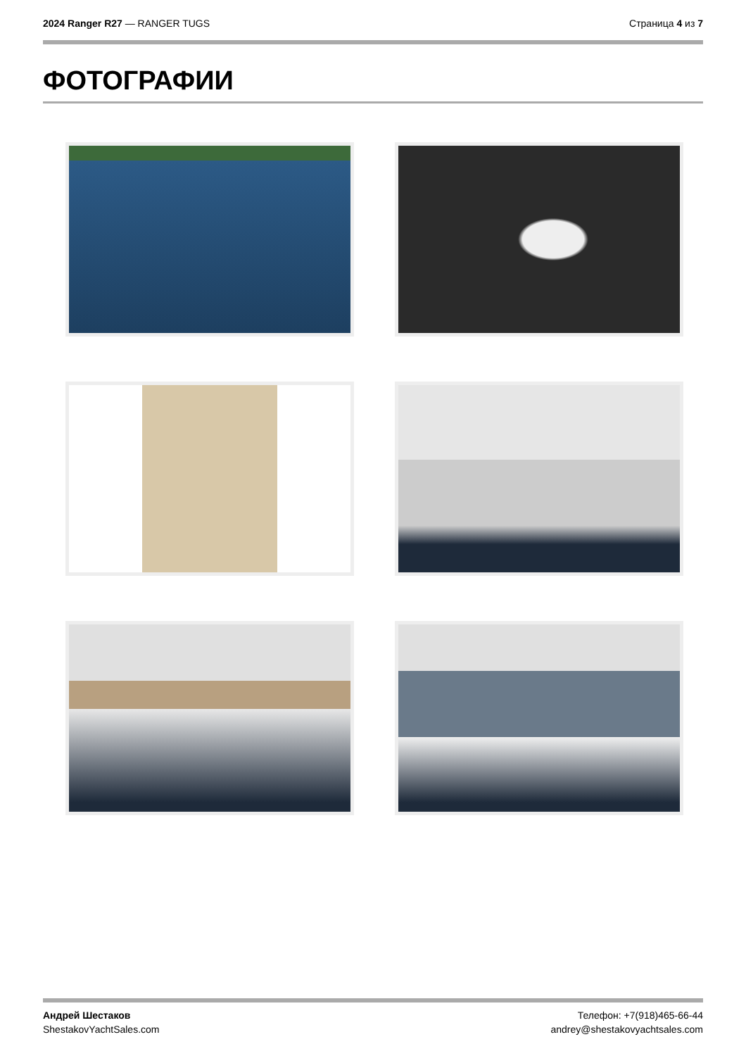2024 Ranger R27 — RANGER TUGS Страница 4 из 7
ФОТОГРАФИИ
Андрей Шестаков
ShestakovYachtSales.com
Телефон: +7(918)465-66-44
andrey@shestakovyachtsales.com